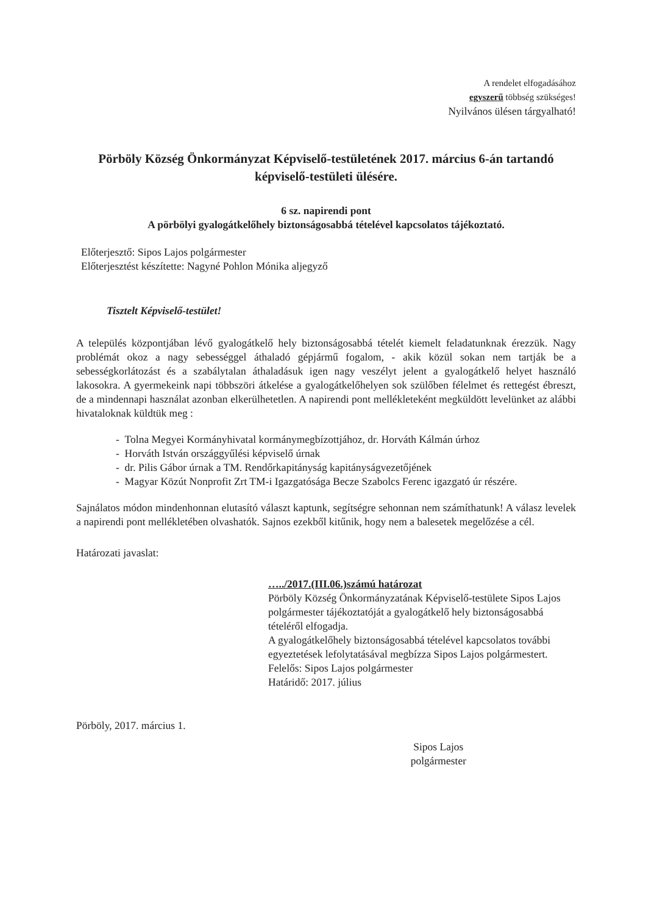A rendelet elfogadásához
egyszerű többség szükséges!
Nyilvános ülésen tárgyalható!
Pörböly Község Önkormányzat Képviselő-testületének 2017. március 6-án tartandó képviselő-testületi ülésére.
6 sz. napirendi pont
A pörbölyi gyalogátkelőhely biztonságosabbá tételével kapcsolatos tájékoztató.
Előterjesztő: Sipos Lajos polgármester
Előterjesztést készítette: Nagyné Pohlon Mónika aljegyző
Tisztelt Képviselő-testület!
A település központjában lévő gyalogátkelő hely biztonságosabbá tételét kiemelt feladatunknak érezzük. Nagy problémát okoz a nagy sebességgel áthaladó gépjármű fogalom, - akik közül sokan nem tartják be a sebességkorlátozást és a szabálytalan áthaladásuk igen nagy veszélyt jelent a gyalogátkelő helyet használó lakosokra. A gyermekeink napi többszöri átkelése a gyalogátkelőhelyen sok szülőben félelmet és rettegést ébreszt, de a mindennapi használat azonban elkerülhetetlen. A napirendi pont mellékleteként megküldött levelünket az alábbi hivataloknak küldtük meg :
- Tolna Megyei Kormányhivatal kormánymegbízottjához, dr. Horváth Kálmán úrhoz
- Horváth István országgyűlési képviselő úrnak
- dr. Pilis Gábor úrnak a TM. Rendőrkapitányság kapitányságvezetőjének
- Magyar Közút Nonprofit Zrt TM-i Igazgatósága Becze Szabolcs Ferenc igazgató úr részére.
Sajnálatos módon mindenhonnan elutasító választ kaptunk, segítségre sehonnan nem számíthatunk! A válasz levelek a napirendi pont mellékletében olvashatók. Sajnos ezekből kitűnik, hogy nem a balesetek megelőzése a cél.
Határozati javaslat:
…../2017.(III.06.)számú határozat
Pörböly Község Önkormányzatának Képviselő-testülete Sipos Lajos polgármester tájékoztatóját a gyalogátkelő hely biztonságosabbá tételéről elfogadja.
A gyalogátkelőhely biztonságosabbá tételével kapcsolatos további egyeztetések lefolytatásával megbízza Sipos Lajos polgármestert.
Felelős: Sipos Lajos polgármester
Határidő: 2017. július
Pörböly, 2017. március 1.
Sipos Lajos
polgármester